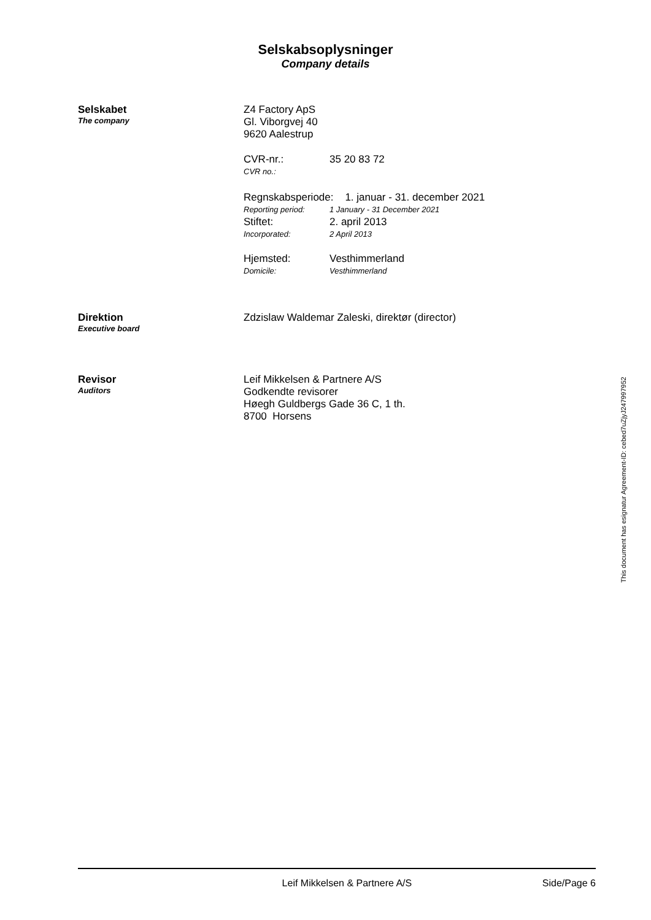Selskabsoplysninger
Company details
Selskabet
The company
Z4 Factory ApS
Gl. Viborgvej 40
9620 Aalestrup
CVR-nr.: 35 20 83 72
CVR no.:
Regnskabsperiode: 1. januar - 31. december 2021
Reporting period: 1 January - 31 December 2021
Stiftet: 2. april 2013
Incorporated: 2 April 2013
Hjemsted: Vesthimmerland
Domicile: Vesthimmerland
Direktion
Executive board
Zdzislaw Waldemar Zaleski, direktør (director)
Revisor
Auditors
Leif Mikkelsen & Partnere A/S
Godkendte revisorer
Høegh Guldbergs Gade 36 C, 1 th.
8700 Horsens
This document has esignatur Agreement-ID: cebed7uZjyJ247997952
Leif Mikkelsen & Partnere A/S Side/Page 6